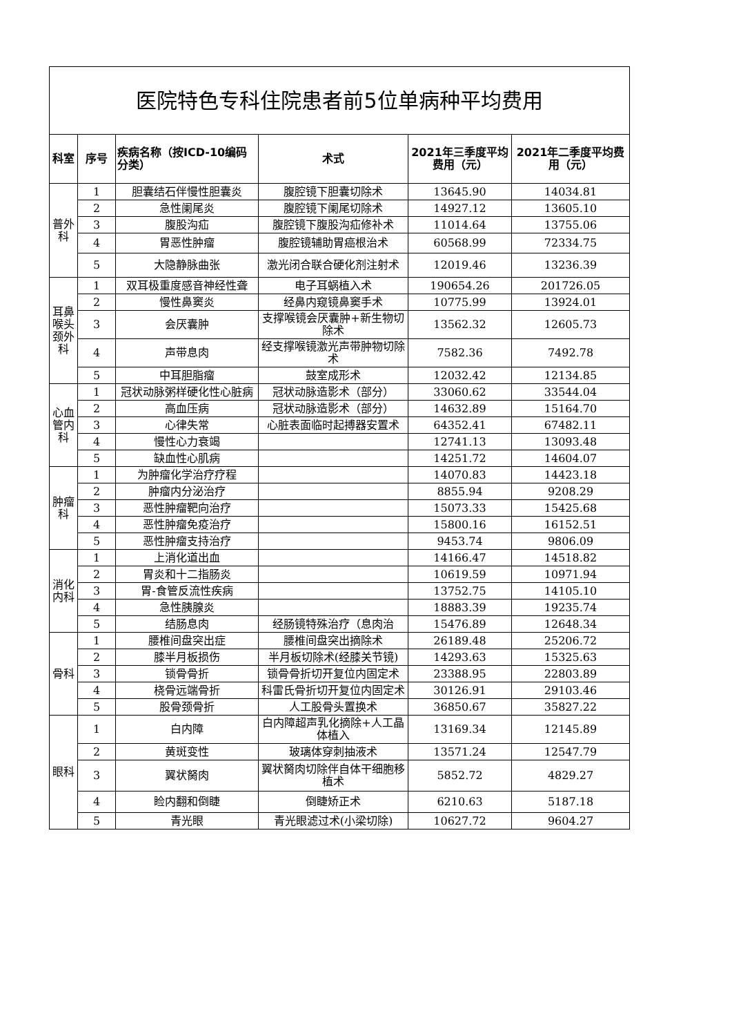| 医院特色专科住院患者前5位单病种平均费用 | | | | | |
| --- | --- | --- | --- | --- | --- |
| 科室 | 序号 | 疾病名称（按ICD-10编码分类） | 术式 | 2021年三季度平均费用（元） | 2021年二季度平均费用（元） |
| 普外科 | 1 | 胆囊结石伴慢性胆囊炎 | 腹腔镜下胆囊切除术 | 13645.90 | 14034.81 |
| | 2 | 急性阑尾炎 | 腹腔镜下阑尾切除术 | 14927.12 | 13605.10 |
| | 3 | 腹股沟疝 | 腹腔镜下腹股沟疝修补术 | 11014.64 | 13755.06 |
| | 4 | 胃恶性肿瘤 | 腹腔镜辅助胃癌根治术 | 60568.99 | 72334.75 |
| | 5 | 大隐静脉曲张 | 激光闭合联合硬化剂注射术 | 12019.46 | 13236.39 |
| 耳鼻喉头颈外科 | 1 | 双耳极重度感音神经性聋 | 电子耳蜗植入术 | 190654.26 | 201726.05 |
| | 2 | 慢性鼻窦炎 | 经鼻内窥镜鼻窦手术 | 10775.99 | 13924.01 |
| | 3 | 会厌囊肿 | 支撑喉镜会厌囊肿+新生物切除术 | 13562.32 | 12605.73 |
| | 4 | 声带息肉 | 经支撑喉镜激光声带肿物切除术 | 7582.36 | 7492.78 |
| | 5 | 中耳胆脂瘤 | 鼓室成形术 | 12032.42 | 12134.85 |
| 心血管内科 | 1 | 冠状动脉粥样硬化性心脏病 | 冠状动脉造影术（部分） | 33060.62 | 33544.04 |
| | 2 | 高血压病 | 冠状动脉造影术（部分） | 14632.89 | 15164.70 |
| | 3 | 心律失常 | 心脏表面临时起搏器安置术 | 64352.41 | 67482.11 |
| | 4 | 慢性心力衰竭 | | 12741.13 | 13093.48 |
| | 5 | 缺血性心肌病 | | 14251.72 | 14604.07 |
| 肿瘤科 | 1 | 为肿瘤化学治疗疗程 | | 14070.83 | 14423.18 |
| | 2 | 肿瘤内分泌治疗 | | 8855.94 | 9208.29 |
| | 3 | 恶性肿瘤靶向治疗 | | 15073.33 | 15425.68 |
| | 4 | 恶性肿瘤免疫治疗 | | 15800.16 | 16152.51 |
| | 5 | 恶性肿瘤支持治疗 | | 9453.74 | 9806.09 |
| 消化内科 | 1 | 上消化道出血 | | 14166.47 | 14518.82 |
| | 2 | 胃炎和十二指肠炎 | | 10619.59 | 10971.94 |
| | 3 | 胃-食管反流性疾病 | | 13752.75 | 14105.10 |
| | 4 | 急性胰腺炎 | | 18883.39 | 19235.74 |
| | 5 | 结肠息肉 | 经肠镜特殊治疗（息肉治 | 15476.89 | 12648.34 |
| 骨科 | 1 | 腰椎间盘突出症 | 腰椎间盘突出摘除术 | 26189.48 | 25206.72 |
| | 2 | 膝半月板损伤 | 半月板切除术(经膝关节镜) | 14293.63 | 15325.63 |
| | 3 | 锁骨骨折 | 锁骨骨折切开复位内固定术 | 23388.95 | 22803.89 |
| | 4 | 桡骨远端骨折 | 科雷氏骨折切开复位内固定术 | 30126.91 | 29103.46 |
| | 5 | 股骨颈骨折 | 人工股骨头置换术 | 36850.67 | 35827.22 |
| 眼科 | 1 | 白内障 | 白内障超声乳化摘除+人工晶体植入 | 13169.34 | 12145.89 |
| | 2 | 黄斑变性 | 玻璃体穿刺抽液术 | 13571.24 | 12547.79 |
| | 3 | 翼状胬肉 | 翼状胬肉切除伴自体干细胞移植术 | 5852.72 | 4829.27 |
| | 4 | 睑内翻和倒睫 | 倒睫矫正术 | 6210.63 | 5187.18 |
| | 5 | 青光眼 | 青光眼滤过术(小梁切除) | 10627.72 | 9604.27 |